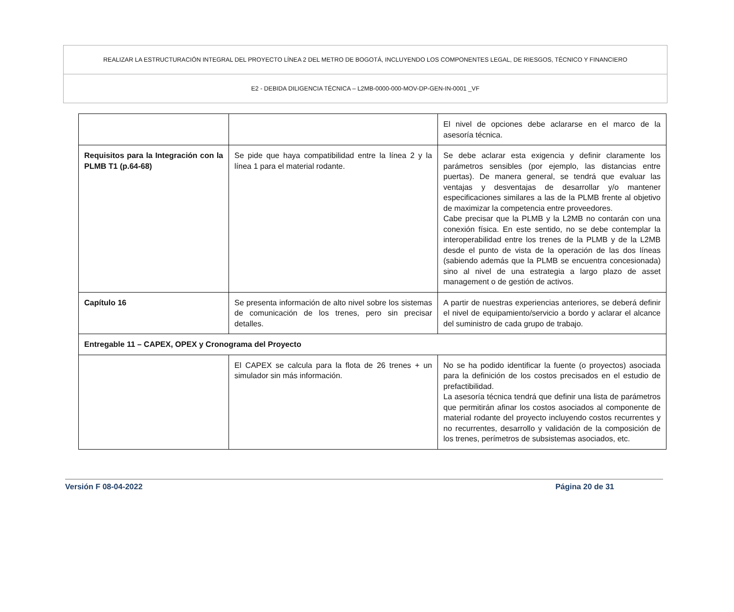REALIZAR LA ESTRUCTURACIÓN INTEGRAL DEL PROYECTO LÍNEA 2 DEL METRO DE BOGOTÁ, INCLUYENDO LOS COMPONENTES LEGAL, DE RIESGOS, TÉCNICO Y FINANCIERO
E2 - DEBIDA DILIGENCIA TÉCNICA – L2MB-0000-000-MOV-DP-GEN-IN-0001 _VF
| | | El nivel de opciones debe aclararse en el marco de la asesoría técnica. |
| Requisitos para la Integración con la PLMB T1 (p.64-68) | Se pide que haya compatibilidad entre la línea 2 y la línea 1 para el material rodante. | Se debe aclarar esta exigencia y definir claramente los parámetros sensibles (por ejemplo, las distancias entre puertas). De manera general, se tendrá que evaluar las ventajas y desventajas de desarrollar y/o mantener especificaciones similares a las de la PLMB frente al objetivo de maximizar la competencia entre proveedores. Cabe precisar que la PLMB y la L2MB no contarán con una conexión física. En este sentido, no se debe contemplar la interoperabilidad entre los trenes de la PLMB y de la L2MB desde el punto de vista de la operación de las dos líneas (sabiendo además que la PLMB se encuentra concesionada) sino al nivel de una estrategia a largo plazo de asset management o de gestión de activos. |
| Capítulo 16 | Se presenta información de alto nivel sobre los sistemas de comunicación de los trenes, pero sin precisar detalles. | A partir de nuestras experiencias anteriores, se deberá definir el nivel de equipamiento/servicio a bordo y aclarar el alcance del suministro de cada grupo de trabajo. |
| Entregable 11 – CAPEX, OPEX y Cronograma del Proyecto | | |
| | El CAPEX se calcula para la flota de 26 trenes + un simulador sin más información. | No se ha podido identificar la fuente (o proyectos) asociada para la definición de los costos precisados en el estudio de prefactibilidad. La asesoría técnica tendrá que definir una lista de parámetros que permitirán afinar los costos asociados al componente de material rodante del proyecto incluyendo costos recurrentes y no recurrentes, desarrollo y validación de la composición de los trenes, perímetros de subsistemas asociados, etc. |
Versión F 08-04-2022 Página 20 de 31